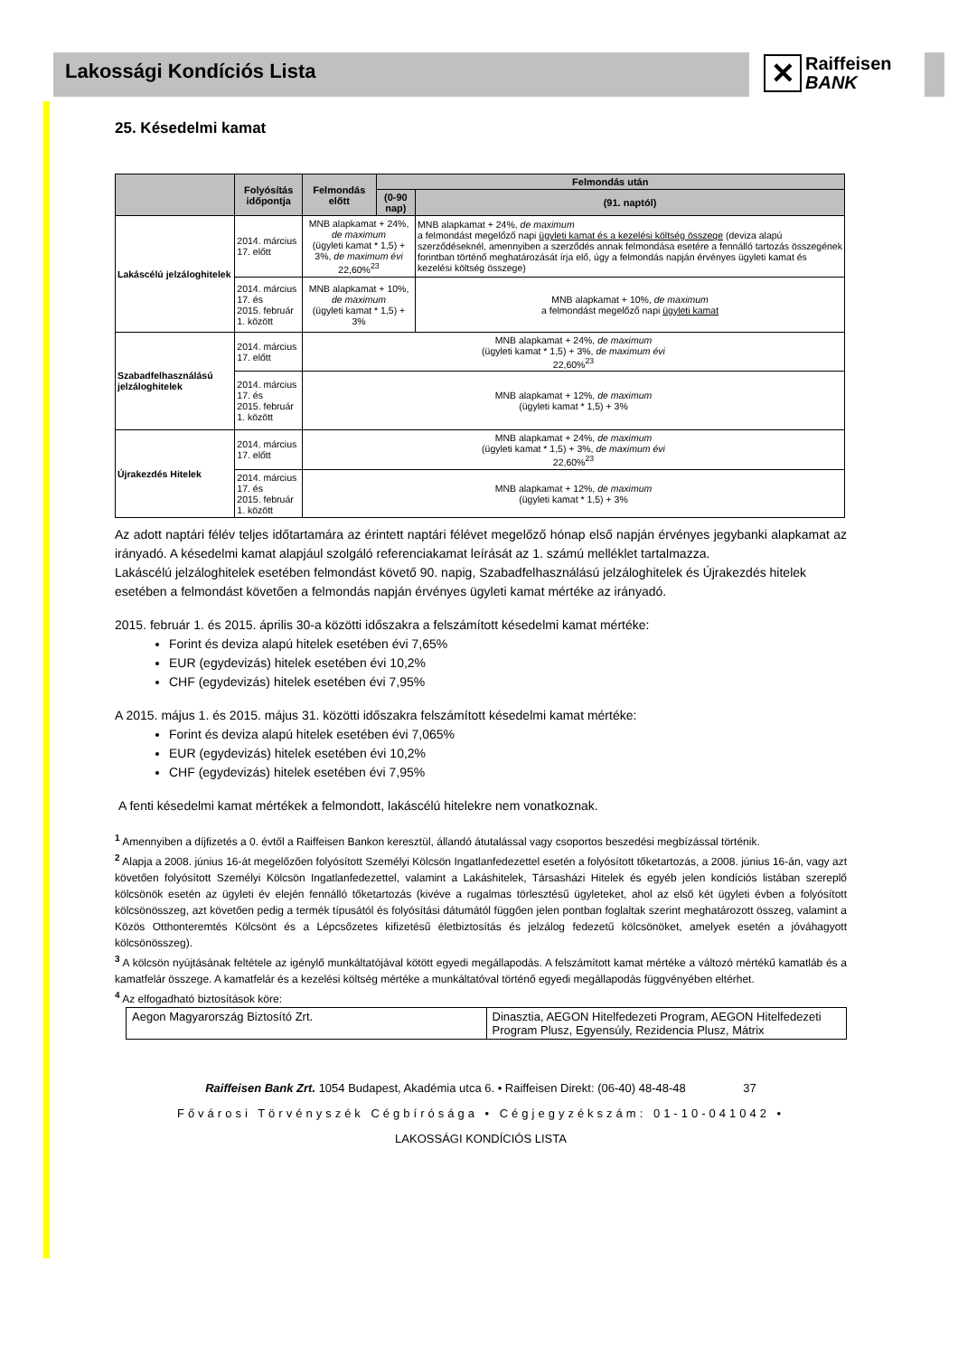Lakossági Kondíciós Lista
✕ Raiffeisen
BANK
25. Késedelmi kamat
| | Folyósítás időpontja | Felmondás előtt | Felmondás után | |
| --- | --- | --- | --- | --- |
| | | | (0-90 nap) | (91. naptól) |
| Lakáscélú jelzáloghitelek | 2014. március 17. előtt | MNB alapkamat + 24%, de maximum (ügyleti kamat * 1,5) + 3%, de maximum évi 22,60%<sup>23</sup> | | MNB alapkamat + 24%, de maximum a felmondást megelőző napi ügyleti kamat és a kezelési költség összege (deviza alapú szerződéseknél, amennyiben a szerződés annak felmondása esetére a fennálló tartozás összegének forintban történő meghatározását írja elő, úgy a felmondás napján érvényes ügyleti kamat és kezelési költség összege) |
| | 2014. március 17. és 2015. február 1. között | MNB alapkamat + 10%, de maximum (ügyleti kamat * 1,5) + 3% | | MNB alapkamat + 10%, de maximum a felmondást megelőző napi ügyleti kamat |
| Szabadfelhasználású jelzáloghitelek | 2014. március 17. előtt | MNB alapkamat + 24%, de maximum (ügyleti kamat * 1,5) + 3%, de maximum évi 22,60%<sup>23</sup> | | |
| | 2014. március 17. és 2015. február 1. között | MNB alapkamat + 12%, de maximum (ügyleti kamat * 1,5) + 3% | | |
| Újrakezdés Hitelek | 2014. március 17. előtt | MNB alapkamat + 24%, de maximum (ügyleti kamat * 1,5) + 3%, de maximum évi 22,60%<sup>23</sup> | | |
| | 2014. március 17. és 2015. február 1. között | MNB alapkamat + 12%, de maximum (ügyleti kamat * 1,5) + 3% | | |
Az adott naptári félév teljes időtartamára az érintett naptári félévet megelőző hónap első napján érvényes jegybanki alapkamat az irányadó. A késedelmi kamat alapjául szolgáló referenciakamat leírását az 1. számú melléklet tartalmazza.
Lakáscélú jelzáloghitelek esetében felmondást követő 90. napig, Szabadfelhasználású jelzáloghitelek és Újrakezdés hitelek esetében a felmondást követően a felmondás napján érvényes ügyleti kamat mértéke az irányadó.
2015. február 1. és 2015. április 30-a közötti időszakra a felszámított késedelmi kamat mértéke:
Forint és deviza alapú hitelek esetében évi 7,65%
EUR (egydevizás) hitelek esetében évi 10,2%
CHF (egydevizás) hitelek esetében évi 7,95%
A 2015. május 1. és 2015. május 31. közötti időszakra felszámított késedelmi kamat mértéke:
Forint és deviza alapú hitelek esetében évi 7,065%
EUR (egydevizás) hitelek esetében évi 10,2%
CHF (egydevizás) hitelek esetében évi 7,95%
A fenti késedelmi kamat mértékek a felmondott, lakáscélú hitelekre nem vonatkoznak.
<sup>1</sup> Amennyiben a díjfizetés a 0. évtől a Raiffeisen Bankon keresztül, állandó átutalással vagy csoportos beszedési megbízással történik.
<sup>2</sup> Alapja a 2008. június 16-át megelőzően folyósított Személyi Kölcsön Ingatlanfedezettel esetén a folyósított tőketartozás, a 2008. június 16-án, vagy azt követően folyósított Személyi Kölcsön Ingatlanfedezettel, valamint a Lakáshitelek, Társasházi Hitelek és egyéb jelen kondíciós listában szereplő kölcsönök esetén az ügyleti év elején fennálló tőketartozás (kivéve a rugalmas törlesztésű ügyleteket, ahol az első két ügyleti évben a folyósított kölcsönösszeg, azt követően pedig a termék típusától és folyósítási dátumától függően jelen pontban foglaltak szerint meghatározott összeg, valamint a Közös Otthonteremtés Kölcsönt és a Lépcsőzetes kifizetésű életbiztosítás és jelzálog fedezetű kölcsönöket, amelyek esetén a jóváhagyott kölcsönösszeg).
<sup>3</sup> A kölcsön nyújtásának feltétele az igénylő munkáltatójával kötött egyedi megállapodás. A felszámított kamat mértéke a változó mértékű kamatláb és a kamatfelár összege. A kamatfelár és a kezelési költség mértéke a munkáltatóval történő egyedi megállapodás függvényében eltérhet.
<sup>4</sup> Az elfogadható biztosítások köre:
| Aegon Magyarország Biztosító Zrt. | Dinasztia, AEGON Hitelfedezeti Program, AEGON Hitelfedezeti Program Plusz, Egyensúly, Rezidencia Plusz, Mátrix |
Raiffeisen Bank Zrt. 1054 Budapest, Akadémia utca 6. • Raiffeisen Direkt: (06-40) 48-48-48 37
Fővárosi Törvényszék Cégbírósága • Cégjegyzékszám: 01-10-041042 •
LAKOSSÁGI KONDÍCIÓS LISTA